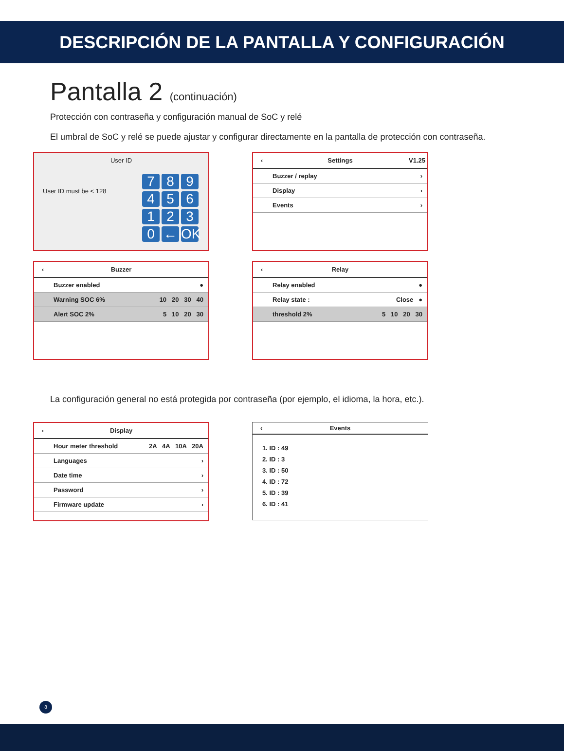DESCRIPCIÓN DE LA PANTALLA Y CONFIGURACIÓN
Pantalla 2 (continuación)
Protección con contraseña y configuración manual de SoC y relé
El umbral de SoC y relé se puede ajustar y configurar directamente en la pantalla de protección con contraseña.
User ID
7894561230 ← OK
User ID must be < 128
‹ Settings V1.25
Buzzer / replay ›
Display ›
Events ›
‹ Buzzer
Buzzer enabled ●
Warning SOC 6% 10 20 30 40
Alert SOC 2% 5 10 20 30
‹ Relay
Relay enabled ●
Relay state : Close ●
threshold 2% 5 10 20 30
La configuración general no está protegida por contraseña (por ejemplo, el idioma, la hora, etc.).
‹ Display
Hour meter threshold 2A 4A 10A 20A
Languages ›
Date time ›
Password ›
Firmware update ›
‹ Events
1. ID : 49
2. ID : 3
3. ID : 50
4. ID : 72
5. ID : 39
6. ID : 41
8